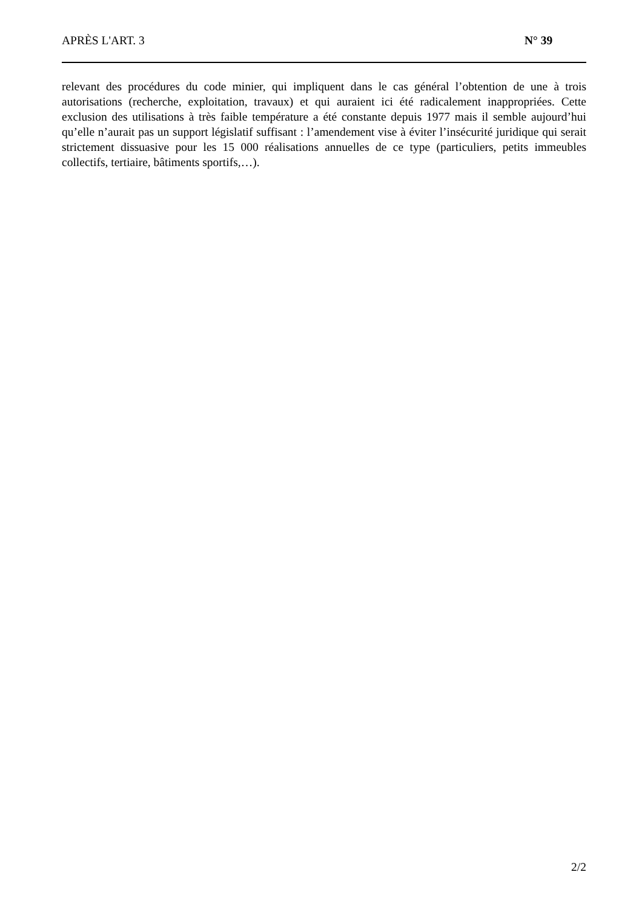APRÈS L'ART. 3 N° 39
relevant des procédures du code minier, qui impliquent dans le cas général l’obtention de une à trois autorisations (recherche, exploitation, travaux) et qui auraient ici été radicalement inappropriées. Cette exclusion des utilisations à très faible température a été constante depuis 1977 mais il semble aujourd’hui qu’elle n’aurait pas un support législatif suffisant : l’amendement vise à éviter l’insécurité juridique qui serait strictement dissuasive pour les 15 000 réalisations annuelles de ce type (particuliers, petits immeubles collectifs, tertiaire, bâtiments sportifs,…).
2/2